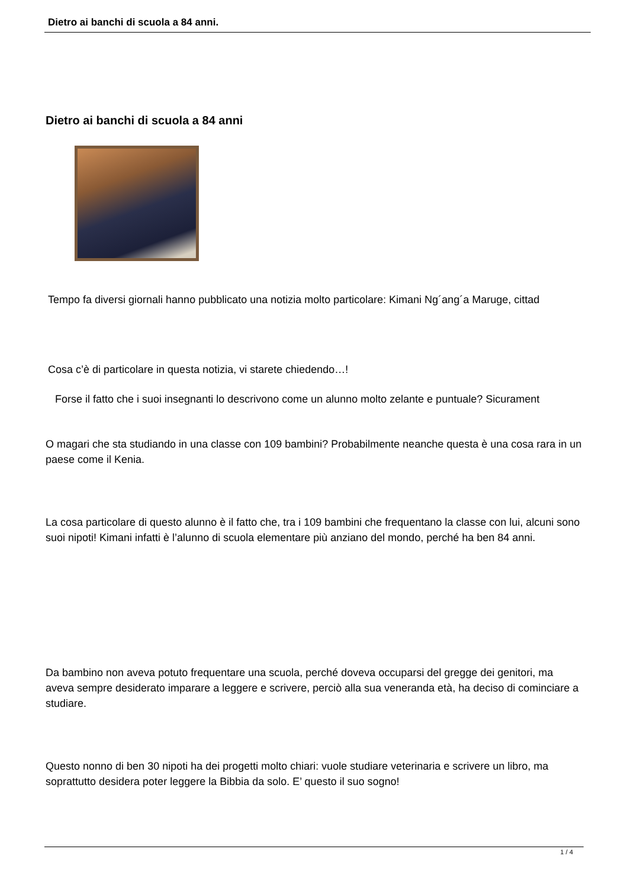Dietro ai banchi di scuola a 84 anni.
Dietro ai banchi di scuola a 84 anni
Tempo fa diversi giornali hanno pubblicato una notizia molto particolare: Kimani Ng´ang´a Maruge, cittad
Cosa c’è di particolare in questa notizia, vi starete chiedendo…!
Forse il fatto che i suoi insegnanti lo descrivono come un alunno molto zelante e puntuale? Sicurament
O magari che sta studiando in una classe con 109 bambini? Probabilmente neanche questa è una cosa rara in un paese come il Kenia.
La cosa particolare di questo alunno è il fatto che, tra i 109 bambini che frequentano la classe con lui, alcuni sono suoi nipoti! Kimani infatti è l’alunno di scuola elementare più anziano del mondo, perché ha ben 84 anni.
Da bambino non aveva potuto frequentare una scuola, perché doveva occuparsi del gregge dei genitori, ma aveva sempre desiderato imparare a leggere e scrivere, perciò alla sua veneranda età, ha deciso di cominciare a studiare.
Questo nonno di ben 30 nipoti ha dei progetti molto chiari: vuole studiare veterinaria e scrivere un libro, ma soprattutto desidera poter leggere la Bibbia da solo. E’ questo il suo sogno!
1 / 4